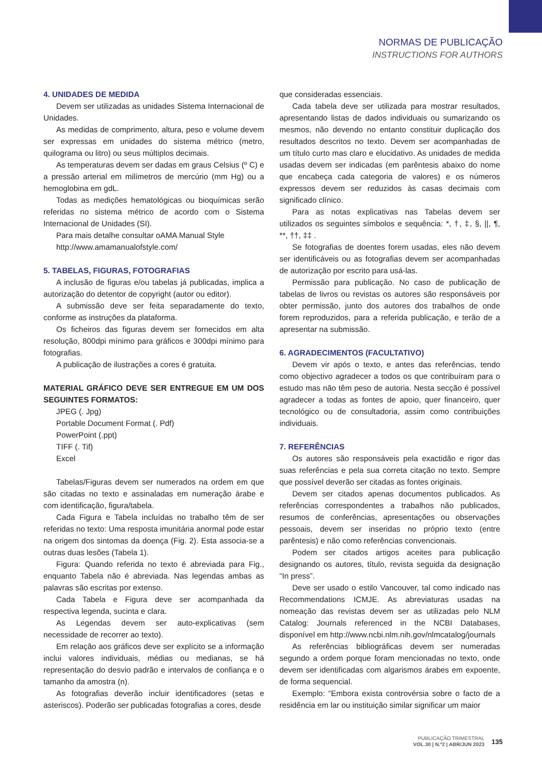NORMAS DE PUBLICAÇÃO
INSTRUCTIONS FOR AUTHORS
4. UNIDADES DE MEDIDA
Devem ser utilizadas as unidades Sistema Internacional de Unidades.
As medidas de comprimento, altura, peso e volume devem ser expressas em unidades do sistema métrico (metro, quilograma ou litro) ou seus múltiplos decimais.
As temperaturas devem ser dadas em graus Celsius (º C) e a pressão arterial em milímetros de mercúrio (mm Hg) ou a hemoglobina em gdL.
Todas as medições hematológicas ou bioquímicas serão referidas no sistema métrico de acordo com o Sistema Internacional de Unidades (SI).
Para mais detalhe consultar oAMA Manual Style
http://www.amamanualofstyle.com/
5. TABELAS, FIGURAS, FOTOGRAFIAS
A inclusão de figuras e/ou tabelas já publicadas, implica a autorização do detentor de copyright (autor ou editor).
A submissão deve ser feita separadamente do texto, conforme as instruções da plataforma.
Os ficheiros das figuras devem ser fornecidos em alta resolução, 800dpi mínimo para gráficos e 300dpi mínimo para fotografias.
A publicação de ilustrações a cores é gratuita.
MATERIAL GRÁFICO DEVE SER ENTREGUE EM UM DOS SEGUINTES FORMATOS:
JPEG (. Jpg)
Portable Document Format (. Pdf)
PowerPoint (.ppt)
TIFF (. Tif)
Excel
Tabelas/Figuras devem ser numerados na ordem em que são citadas no texto e assinaladas em numeração árabe e com identificação, figura/tabela.
Cada Figura e Tabela incluídas no trabalho têm de ser referidas no texto: Uma resposta imunitária anormal pode estar na origem dos sintomas da doença (Fig. 2). Esta associa-se a outras duas lesões (Tabela 1).
Figura: Quando referida no texto é abreviada para Fig., enquanto Tabela não é abreviada. Nas legendas ambas as palavras são escritas por extenso.
Cada Tabela e Figura deve ser acompanhada da respectiva legenda, sucinta e clara.
As Legendas devem ser auto-explicativas (sem necessidade de recorrer ao texto).
Em relação aos gráficos deve ser explícito se a informação inclui valores individuais, médias ou medianas, se há representação do desvio padrão e intervalos de confiança e o tamanho da amostra (n).
As fotografias deverão incluir identificadores (setas e asteriscos). Poderão ser publicadas fotografias a cores, desde
que consideradas essenciais.
Cada tabela deve ser utilizada para mostrar resultados, apresentando listas de dados individuais ou sumarizando os mesmos, não devendo no entanto constituir duplicação dos resultados descritos no texto. Devem ser acompanhadas de um título curto mas claro e elucidativo. As unidades de medida usadas devem ser indicadas (em parêntesis abaixo do nome que encabeça cada categoria de valores) e os números expressos devem ser reduzidos às casas decimais com significado clínico.
Para as notas explicativas nas Tabelas devem ser utilizados os seguintes símbolos e sequência: *, †, ‡, §, ||, ¶, **, ††, ‡‡ .
Se fotografias de doentes forem usadas, eles não devem ser identificáveis ou as fotografias devem ser acompanhadas de autorização por escrito para usá-las.
Permissão para publicação. No caso de publicação de tabelas de livros ou revistas os autores são responsáveis por obter permissão, junto dos autores dos trabalhos de onde forem reproduzidos, para a referida publicação, e terão de a apresentar na submissão.
6. AGRADECIMENTOS (FACULTATIVO)
Devem vir após o texto, e antes das referências, tendo como objectivo agradecer a todos os que contribuíram para o estudo mas não têm peso de autoria. Nesta secção é possível agradecer a todas as fontes de apoio, quer financeiro, quer tecnológico ou de consultadoria, assim como contribuições individuais.
7. REFERÊNCIAS
Os autores são responsáveis pela exactidão e rigor das suas referências e pela sua correta citação no texto. Sempre que possível deverão ser citadas as fontes originais.
Devem ser citados apenas documentos publicados. As referências correspondentes a trabalhos não publicados, resumos de conferências, apresentações ou observações pessoais, devem ser inseridas no próprio texto (entre parêntesis) e não como referências convencionais.
Podem ser citados artigos aceites para publicação designando os autores, título, revista seguida da designação “In press”.
Deve ser usado o estilo Vancouver, tal como indicado nas Recommendations ICMJE. As abreviaturas usadas na nomeação das revistas devem ser as utilizadas pelo NLM Catalog: Journals referenced in the NCBI Databases, disponível em http://www.ncbi.nlm.nih.gov/nlmcatalog/journals
As referências bibliográficas devem ser numeradas segundo a ordem porque foram mencionadas no texto, onde devem ser identificadas com algarismos árabes em expoente, de forma sequencial.
Exemplo: “Embora exista controvérsia sobre o facto de a residência em lar ou instituição similar significar um maior
PUBLICAÇÃO TRIMESTRAL
VOL.30 | N.º2 | ABR/JUN 2023
135